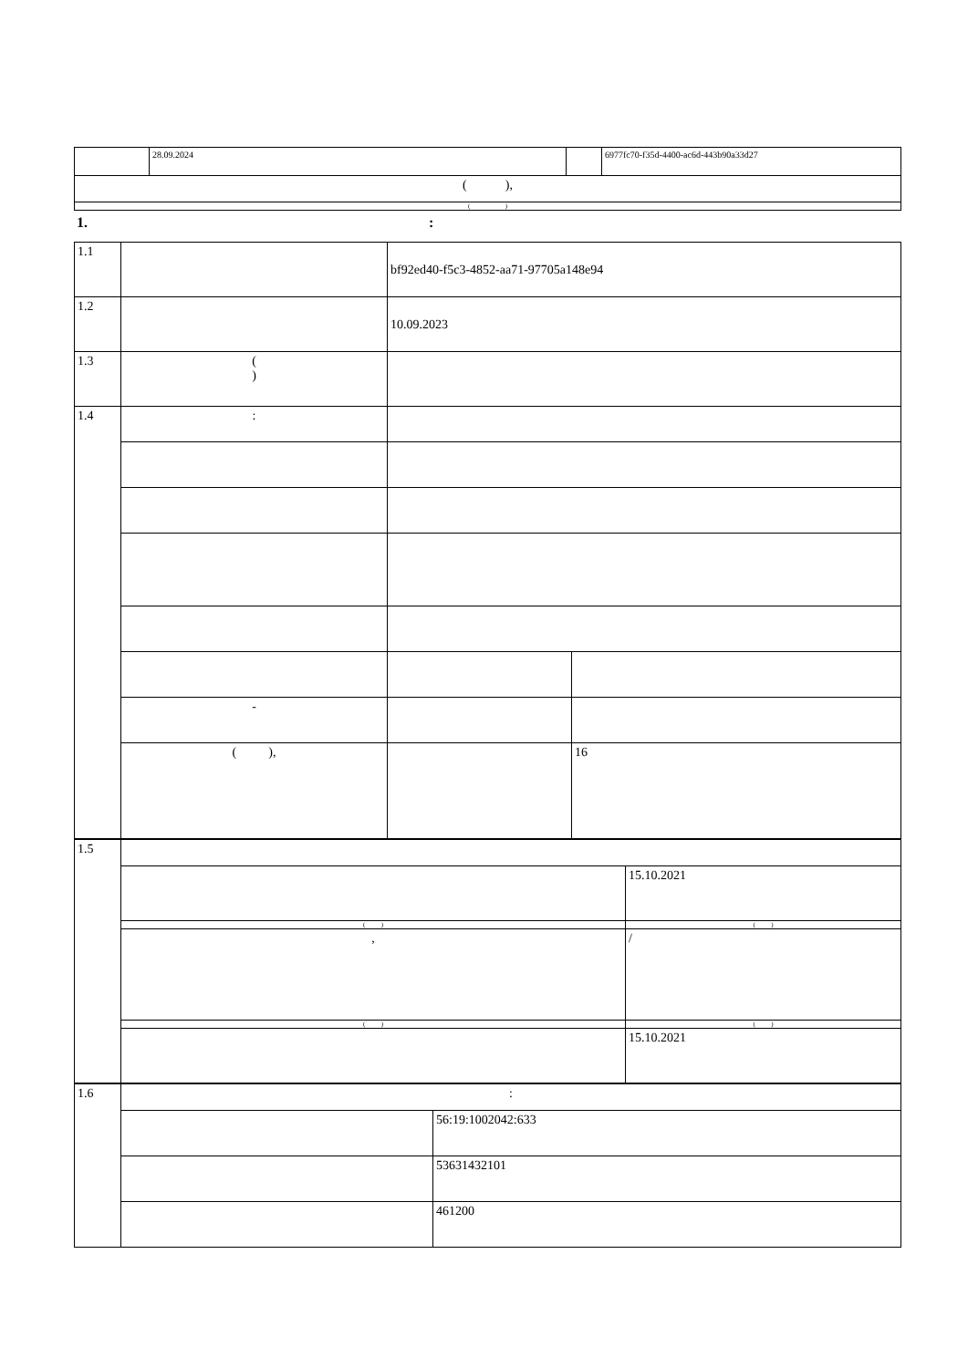| | 28.09.2024 | | 6977fc70-f35d-4400-ac6d-443b90a33d27 |
| ( ), | | | |
| ( ) | | | |
1. :
| 1.1 | | bf92ed40-f5c3-4852-aa71-97705a148e94 | |
| 1.2 | | 10.09.2023 | |
| 1.3 | ( ) | | |
| 1.4 | : | | |
| | - | | |
| | ( ), | | 16 |
| 1.5 | | |
| | | 15.10.2021 |
| | ( ) | ( ) |
| | , | / |
| | ( ) | ( ) |
| | | 15.10.2021 |
| 1.6 | : | |
| | | 56:19:1002042:633 |
| | | 53631432101 |
| | | 461200 |